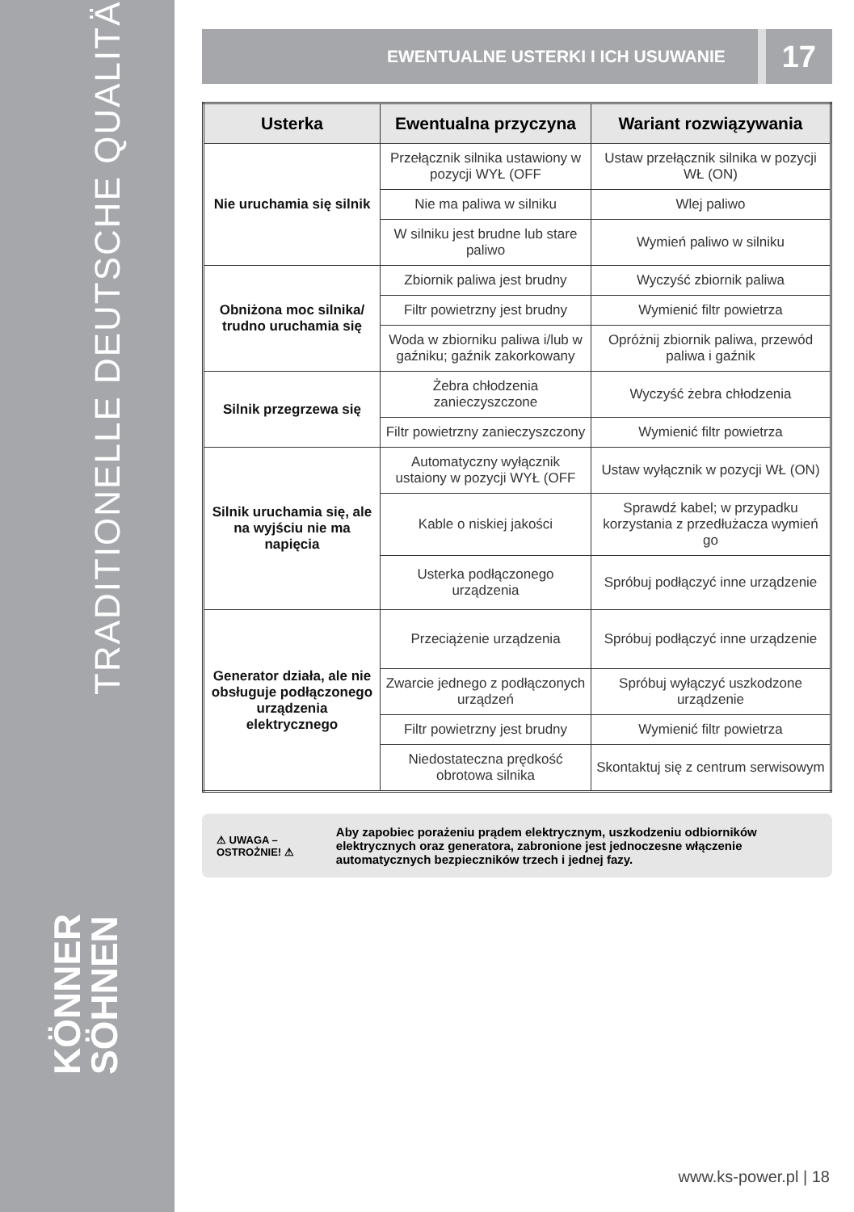TRADITIONELLE DEUTSCHE QUALITÄT
KÖNNER
SÖHNEN
EWENTUALNE USTERKI I ICH USUWANIE 17
| Usterka | Ewentualna przyczyna | Wariant rozwiązywania |
| --- | --- | --- |
| Nie uruchamia się silnik | Przełącznik silnika ustawiony w pozycji WYŁ (OFF | Ustaw przełącznik silnika w pozycji WŁ (ON) |
| | Nie ma paliwa w silniku | Wlej paliwo |
| | W silniku jest brudne lub stare paliwo | Wymień paliwo w silniku |
| Obniżona moc silnika/ trudno uruchamia się | Zbiornik paliwa jest brudny | Wyczyść zbiornik paliwa |
| | Filtr powietrzny jest brudny | Wymienić filtr powietrza |
| | Woda w zbiorniku paliwa i/lub w gaźniku; gaźnik zakorkowany | Opróżnij zbiornik paliwa, przewód paliwa i gaźnik |
| Silnik przegrzewa się | Żebra chłodzenia zanieczyszczone | Wyczyść żebra chłodzenia |
| | Filtr powietrzny zanieczyszczony | Wymienić filtr powietrza |
| Silnik uruchamia się, ale na wyjściu nie ma napięcia | Automatyczny wyłącznik ustaiony w pozycji WYŁ (OFF | Ustaw wyłącznik w pozycji WŁ (ON) |
| | Kable o niskiej jakości | Sprawdź kabel; w przypadku korzystania z przedłużacza wymień go |
| | Usterka podłączonego urządzenia | Spróbuj podłączyć inne urządzenie |
| Generator działa, ale nie obsługuje podłączonego urządzenia elektrycznego | Przeciążenie urządzenia | Spróbuj podłączyć inne urządzenie |
| | Zwarcie jednego z podłączonych urządzeń | Spróbuj wyłączyć uszkodzone urządzenie |
| | Filtr powietrzny jest brudny | Wymienić filtr powietrza |
| | Niedostateczna prędkość obrotowa silnika | Skontaktuj się z centrum serwisowym |
⚠ UWAGA – OSTROŻNIE! ⚠
Aby zapobiec porażeniu prądem elektrycznym, uszkodzeniu odbiorników elektrycznych oraz generatora, zabronione jest jednoczesne włączenie automatycznych bezpieczników trzech i jednej fazy.
www.ks-power.pl | 18